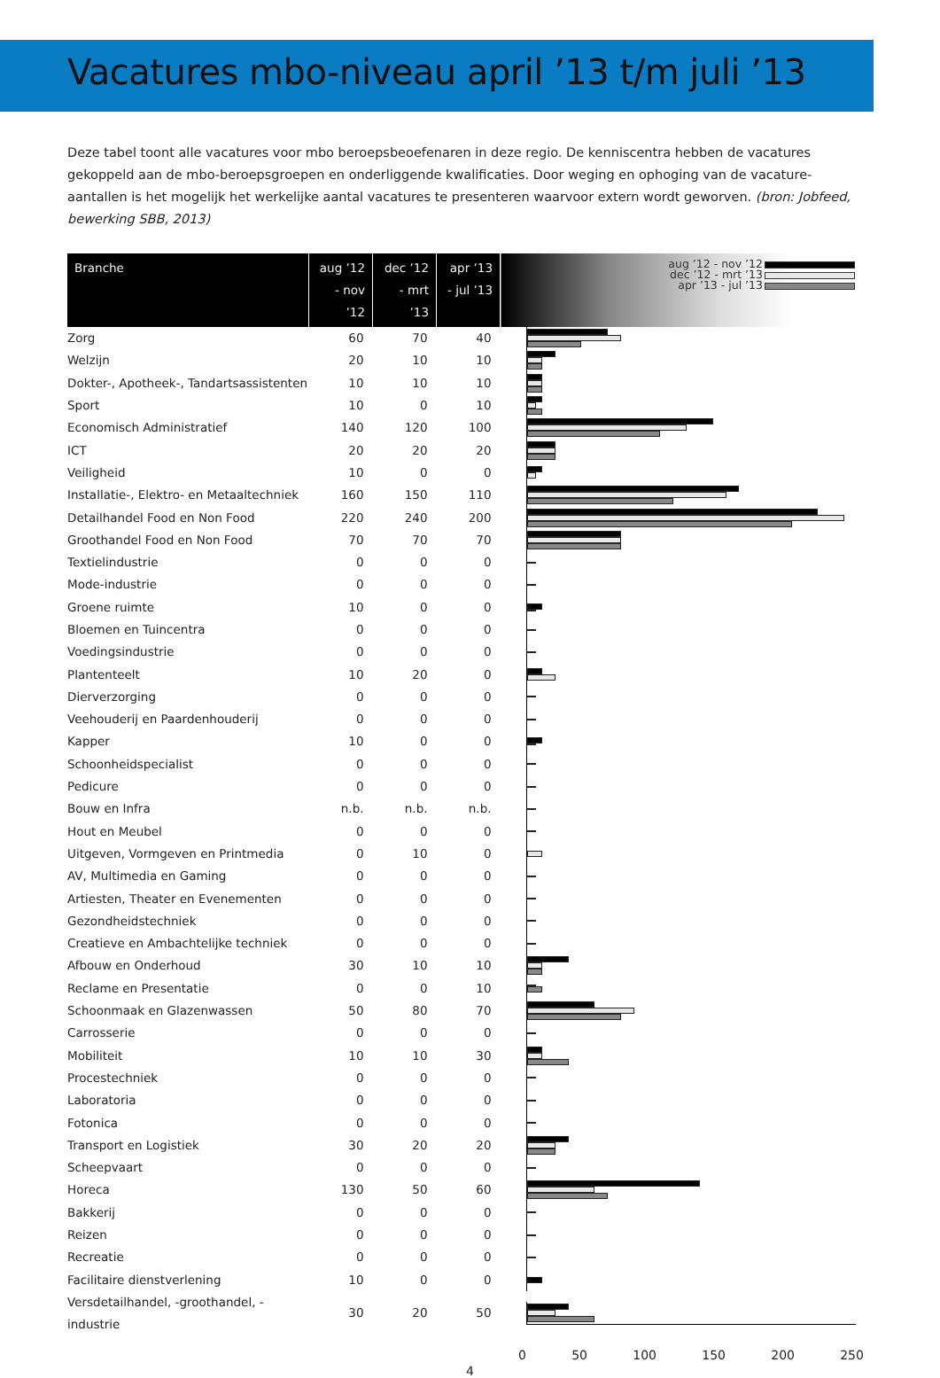Vacatures mbo-niveau april ’13 t/m juli ’13
Deze tabel toont alle vacatures voor mbo beroepsbeoefenaren in deze regio. De kenniscentra hebben de vacatures gekoppeld aan de mbo-beroepsgroepen en onderliggende kwalificaties. Door weging en ophoging van de vacature-aantallen is het mogelijk het werkelijke aantal vacatures te presenteren waarvoor extern wordt geworven. (bron: Jobfeed, bewerking SBB, 2013)
| Branche | aug ’12 - nov ’12 | dec ’12 - mrt ’13 | apr ’13 - jul ’13 | aug ’12 - nov ’12 dec ’12 - mrt ’13 apr ’13 - jul ’13 |
| --- | --- | --- | --- | --- |
| Zorg | 60 | 70 | 40 | |
| Welzijn | 20 | 10 | 10 | |
| Dokter-, Apotheek-, Tandartsassistenten | 10 | 10 | 10 | |
| Sport | 10 | 0 | 10 | |
| Economisch Administratief | 140 | 120 | 100 | |
| ICT | 20 | 20 | 20 | |
| Veiligheid | 10 | 0 | 0 | |
| Installatie-, Elektro- en Metaaltechniek | 160 | 150 | 110 | |
| Detailhandel Food en Non Food | 220 | 240 | 200 | |
| Groothandel Food en Non Food | 70 | 70 | 70 | |
| Textielindustrie | 0 | 0 | 0 | |
| Mode-industrie | 0 | 0 | 0 | |
| Groene ruimte | 10 | 0 | 0 | |
| Bloemen en Tuincentra | 0 | 0 | 0 | |
| Voedingsindustrie | 0 | 0 | 0 | |
| Plantenteelt | 10 | 20 | 0 | |
| Dierverzorging | 0 | 0 | 0 | |
| Veehouderij en Paardenhouderij | 0 | 0 | 0 | |
| Kapper | 10 | 0 | 0 | |
| Schoonheidspecialist | 0 | 0 | 0 | |
| Pedicure | 0 | 0 | 0 | |
| Bouw en Infra | n.b. | n.b. | n.b. | |
| Hout en Meubel | 0 | 0 | 0 | |
| Uitgeven, Vormgeven en Printmedia | 0 | 10 | 0 | |
| AV, Multimedia en Gaming | 0 | 0 | 0 | |
| Artiesten, Theater en Evenementen | 0 | 0 | 0 | |
| Gezondheidstechniek | 0 | 0 | 0 | |
| Creatieve en Ambachtelijke techniek | 0 | 0 | 0 | |
| Afbouw en Onderhoud | 30 | 10 | 10 | |
| Reclame en Presentatie | 0 | 0 | 10 | |
| Schoonmaak en Glazenwassen | 50 | 80 | 70 | |
| Carrosserie | 0 | 0 | 0 | |
| Mobiliteit | 10 | 10 | 30 | |
| Procestechniek | 0 | 0 | 0 | |
| Laboratoria | 0 | 0 | 0 | |
| Fotonica | 0 | 0 | 0 | |
| Transport en Logistiek | 30 | 20 | 20 | |
| Scheepvaart | 0 | 0 | 0 | |
| Horeca | 130 | 50 | 60 | |
| Bakkerij | 0 | 0 | 0 | |
| Reizen | 0 | 0 | 0 | |
| Recreatie | 0 | 0 | 0 | |
| Facilitaire dienstverlening | 10 | 0 | 0 | |
| Versdetailhandel, -groothandel, -industrie | 30 | 20 | 50 | |
0 50 100 150 200 250
4